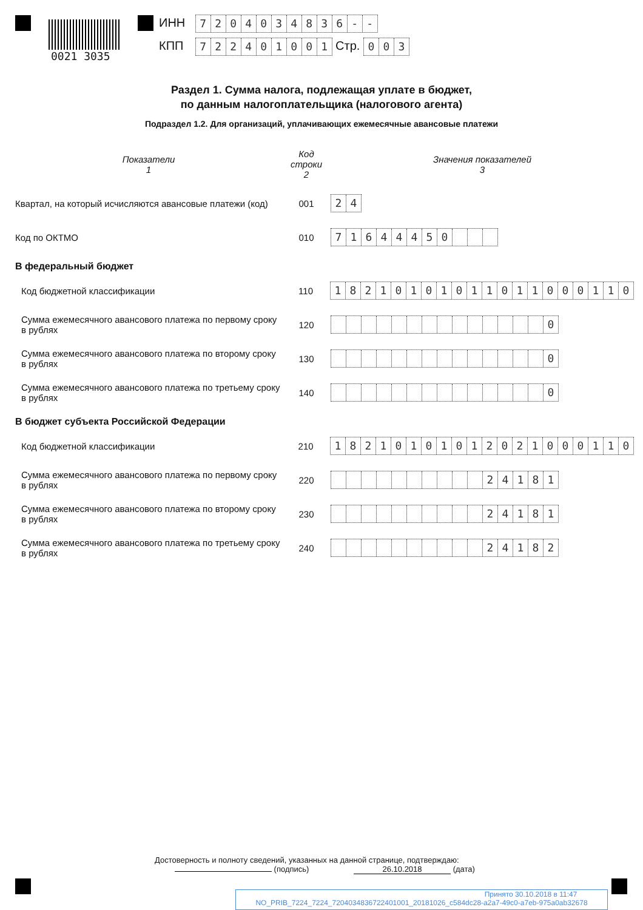0021 3035
ИНН 7204034836 - -
КПП 722401001 Стр. 003
Раздел 1. Сумма налога, подлежащая уплате в бюджет,
по данным налогоплательщика (налогового агента)
Подраздел 1.2. Для организаций, уплачивающих ежемесячные авансовые платежи
Показатели
1
Код строки
2
Значения показателей
3
Квартал, на который исчисляются авансовые платежи (код)
001
24
Код по ОКТМО 010
71644450
В федеральный бюджет
Код бюджетной классификации 110
18210101011011000110
Сумма ежемесячного авансового платежа по первому сроку в рублях
120
0
Сумма ежемесячного авансового платежа по второму сроку в рублях
130
0
Сумма ежемесячного авансового платежа по третьему сроку в рублях
140
0
В бюджет субъекта Российской Федерации
Код бюджетной классификации 210
18210101012021000110
Сумма ежемесячного авансового платежа по первому сроку в рублях
220
24181
Сумма ежемесячного авансового платежа по второму сроку в рублях
230
24181
Сумма ежемесячного авансового платежа по третьему сроку в рублях
240
24182
Достоверность и полноту сведений, указанных на данной странице, подтверждаю:
(подпись) 26.10.2018 (дата)
Принято 30.10.2018 в 11:47
NO_PRIB_7224_7224_7204034836722401001_20181026_c584dc28-a2a7-49c0-a7eb-975a0ab32678